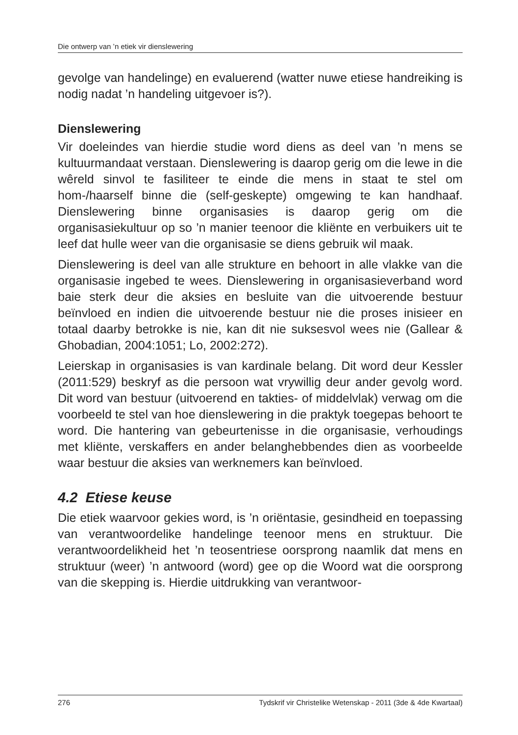Die ontwerp van ’n etiek vir dienslewering
gevolge van handelinge) en evaluerend (watter nuwe etiese handreiking is nodig nadat ’n handeling uitgevoer is?).
Dienslewering
Vir doeleindes van hierdie studie word diens as deel van ’n mens se kultuurmandaat verstaan. Dienslewering is daarop gerig om die lewe in die wêreld sinvol te fasiliteer te einde die mens in staat te stel om hom-/haarself binne die (self-geskepte) omgewing te kan handhaaf. Dienslewering binne organisasies is daarop gerig om die organisasiekultuur op so ’n manier teenoor die kliënte en verbuikers uit te leef dat hulle weer van die organisasie se diens gebruik wil maak.
Dienslewering is deel van alle strukture en behoort in alle vlakke van die organisasie ingebed te wees. Dienslewering in organisasieverband word baie sterk deur die aksies en besluite van die uitvoerende bestuur beïnvloed en indien die uitvoerende bestuur nie die proses inisieer en totaal daarby betrokke is nie, kan dit nie suksesvol wees nie (Gallear & Ghobadian, 2004:1051; Lo, 2002:272).
Leierskap in organisasies is van kardinale belang. Dit word deur Kessler (2011:529) beskryf as die persoon wat vrywillig deur ander gevolg word. Dit word van bestuur (uitvoerend en takties- of middelvlak) verwag om die voorbeeld te stel van hoe dienslewering in die praktyk toegepas behoort te word. Die hantering van gebeurtenisse in die organisasie, verhoudings met kliënte, verskaffers en ander belanghebbendes dien as voorbeelde waar bestuur die aksies van werknemers kan beïnvloed.
4.2 Etiese keuse
Die etiek waarvoor gekies word, is ’n oriëntasie, gesindheid en toepassing van verantwoordelike handelinge teenoor mens en struktuur. Die verantwoordelikheid het ’n teosentriese oorsprong naamlik dat mens en struktuur (weer) ’n antwoord (word) gee op die Woord wat die oorsprong van die skepping is. Hierdie uitdrukking van verantwoor-
276 Tydskrif vir Christelike Wetenskap - 2011 (3de & 4de Kwartaal)